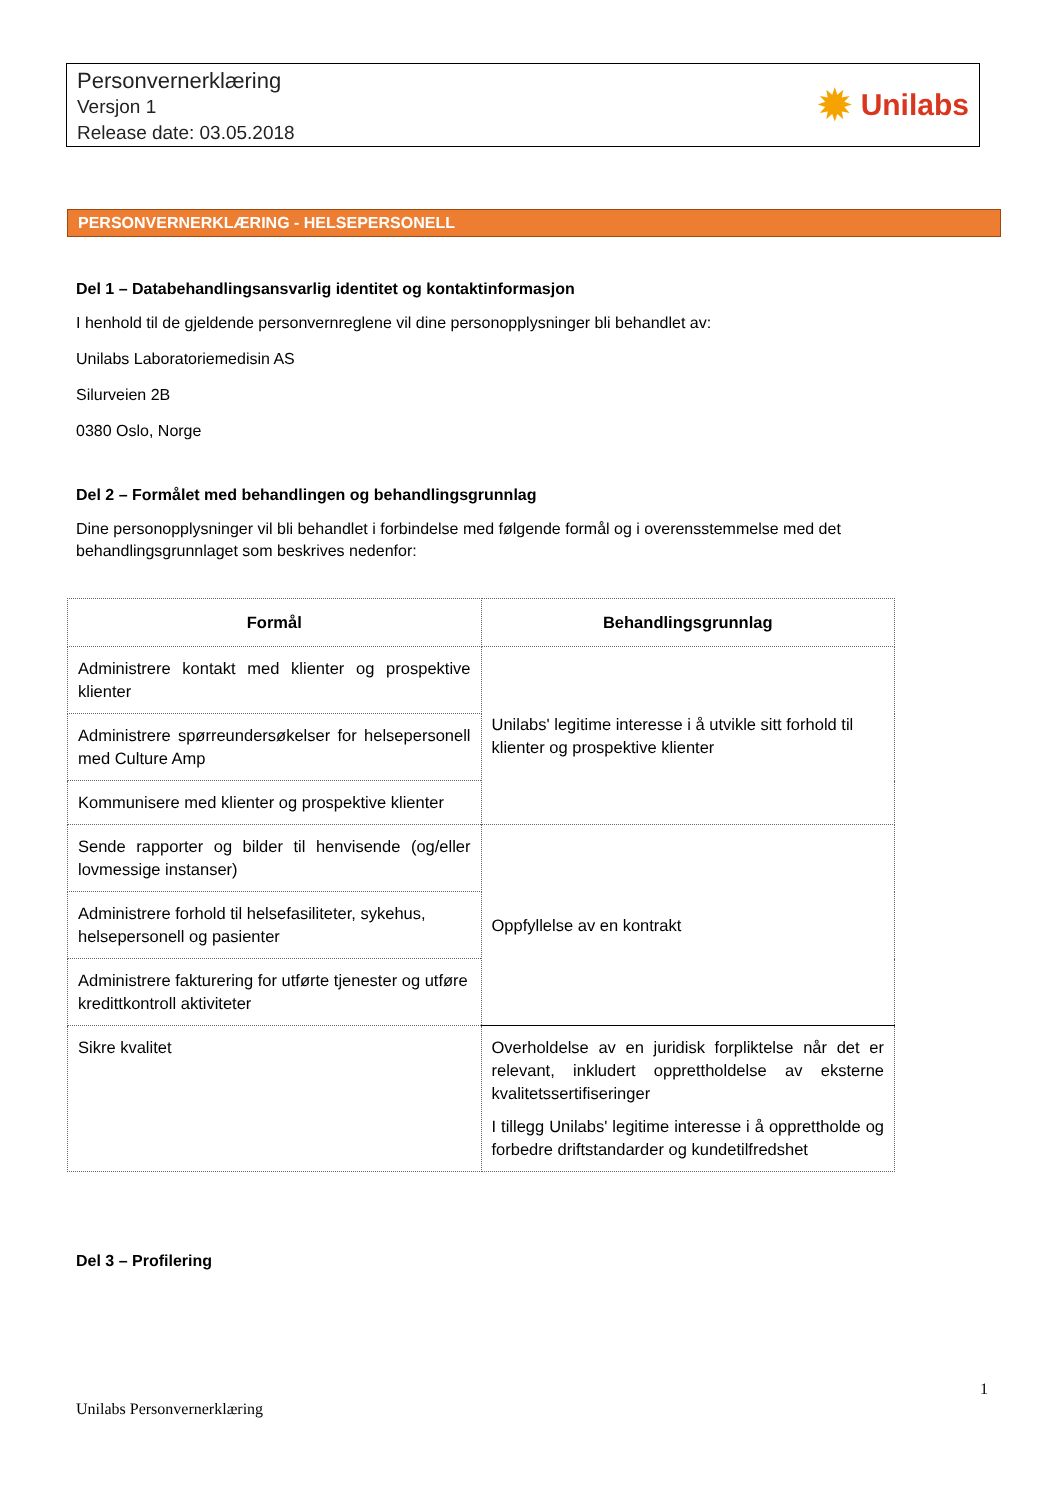Personvernerklæring
Versjon 1
Release date: 03.05.2018
✹ Unilabs
PERSONVERNERKLÆRING - HELSEPERSONELL
Del 1 – Databehandlingsansvarlig identitet og kontaktinformasjon
I henhold til de gjeldende personvernreglene vil dine personopplysninger bli behandlet av:
Unilabs Laboratoriemedisin AS
Silurveien 2B
0380 Oslo, Norge
Del 2 – Formålet med behandlingen og behandlingsgrunnlag
Dine personopplysninger vil bli behandlet i forbindelse med følgende formål og i overensstemmelse med det behandlingsgrunnlaget som beskrives nedenfor:
| Formål | Behandlingsgrunnlag |
| --- | --- |
| Administrere kontakt med klienter og prospektive klienter | Unilabs' legitime interesse i å utvikle sitt forhold til klienter og prospektive klienter |
| Administrere spørreundersøkelser for helsepersonell med Culture Amp | |
| Kommunisere med klienter og prospektive klienter | |
| Sende rapporter og bilder til henvisende (og/eller lovmessige instanser) | Oppfyllelse av en kontrakt |
| Administrere forhold til helsefasiliteter, sykehus, helsepersonell og pasienter | |
| Administrere fakturering for utførte tjenester og utføre kredittkontroll aktiviteter | |
| Sikre kvalitet | Overholdelse av en juridisk forpliktelse når det er relevant, inkludert opprettholdelse av eksterne kvalitetssertifiseringer I tillegg Unilabs' legitime interesse i å opprettholde og forbedre driftstandarder og kundetilfredshet |
Del 3 – Profilering
1
Unilabs Personvernerklæring